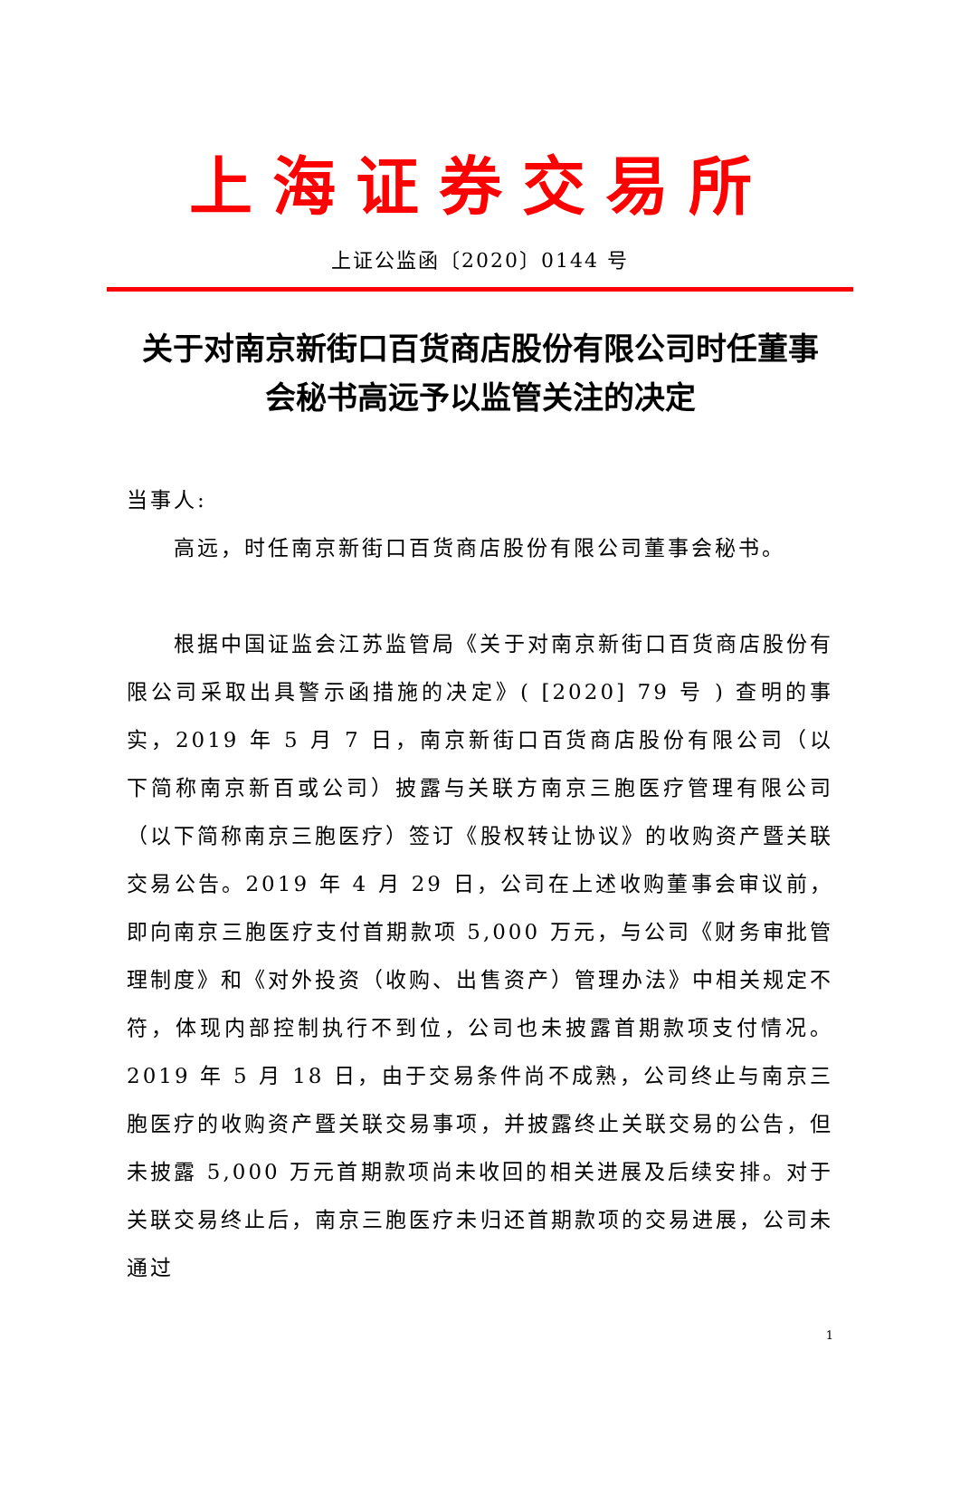上海证券交易所
上证公监函〔2020〕0144 号
关于对南京新街口百货商店股份有限公司时任董事会秘书高远予以监管关注的决定
当事人:
高远，时任南京新街口百货商店股份有限公司董事会秘书。
根据中国证监会江苏监管局《关于对南京新街口百货商店股份有限公司采取出具警示函措施的决定》( [2020] 79 号 ) 查明的事实，2019 年 5 月 7 日，南京新街口百货商店股份有限公司（以下简称南京新百或公司）披露与关联方南京三胞医疗管理有限公司（以下简称南京三胞医疗）签订《股权转让协议》的收购资产暨关联交易公告。2019 年 4 月 29 日，公司在上述收购董事会审议前，即向南京三胞医疗支付首期款项 5,000 万元，与公司《财务审批管理制度》和《对外投资（收购、出售资产）管理办法》中相关规定不符，体现内部控制执行不到位，公司也未披露首期款项支付情况。2019 年 5 月 18 日，由于交易条件尚不成熟，公司终止与南京三胞医疗的收购资产暨关联交易事项，并披露终止关联交易的公告，但未披露 5,000 万元首期款项尚未收回的相关进展及后续安排。对于关联交易终止后，南京三胞医疗未归还首期款项的交易进展，公司未通过
1